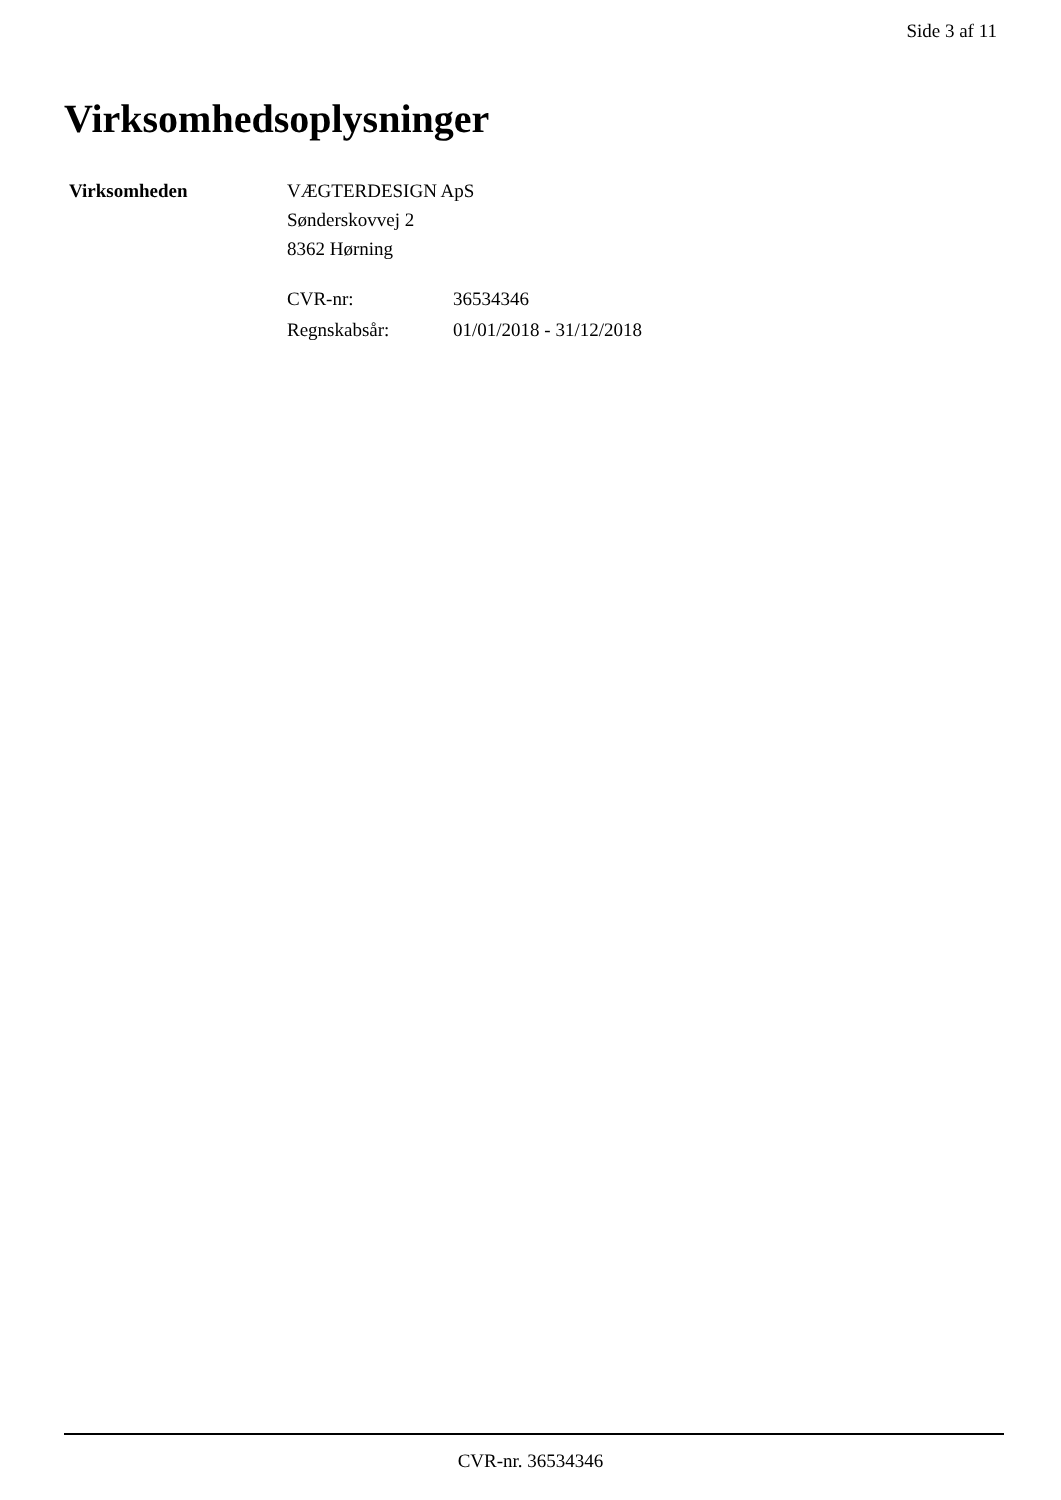Side 3 af 11
Virksomhedsoplysninger
Virksomheden VÆGTERDESIGN ApS
Sønderskovvej 2
8362 Hørning
| CVR-nr: | 36534346 |
| Regnskabsår: | 01/01/2018 - 31/12/2018 |
CVR-nr. 36534346